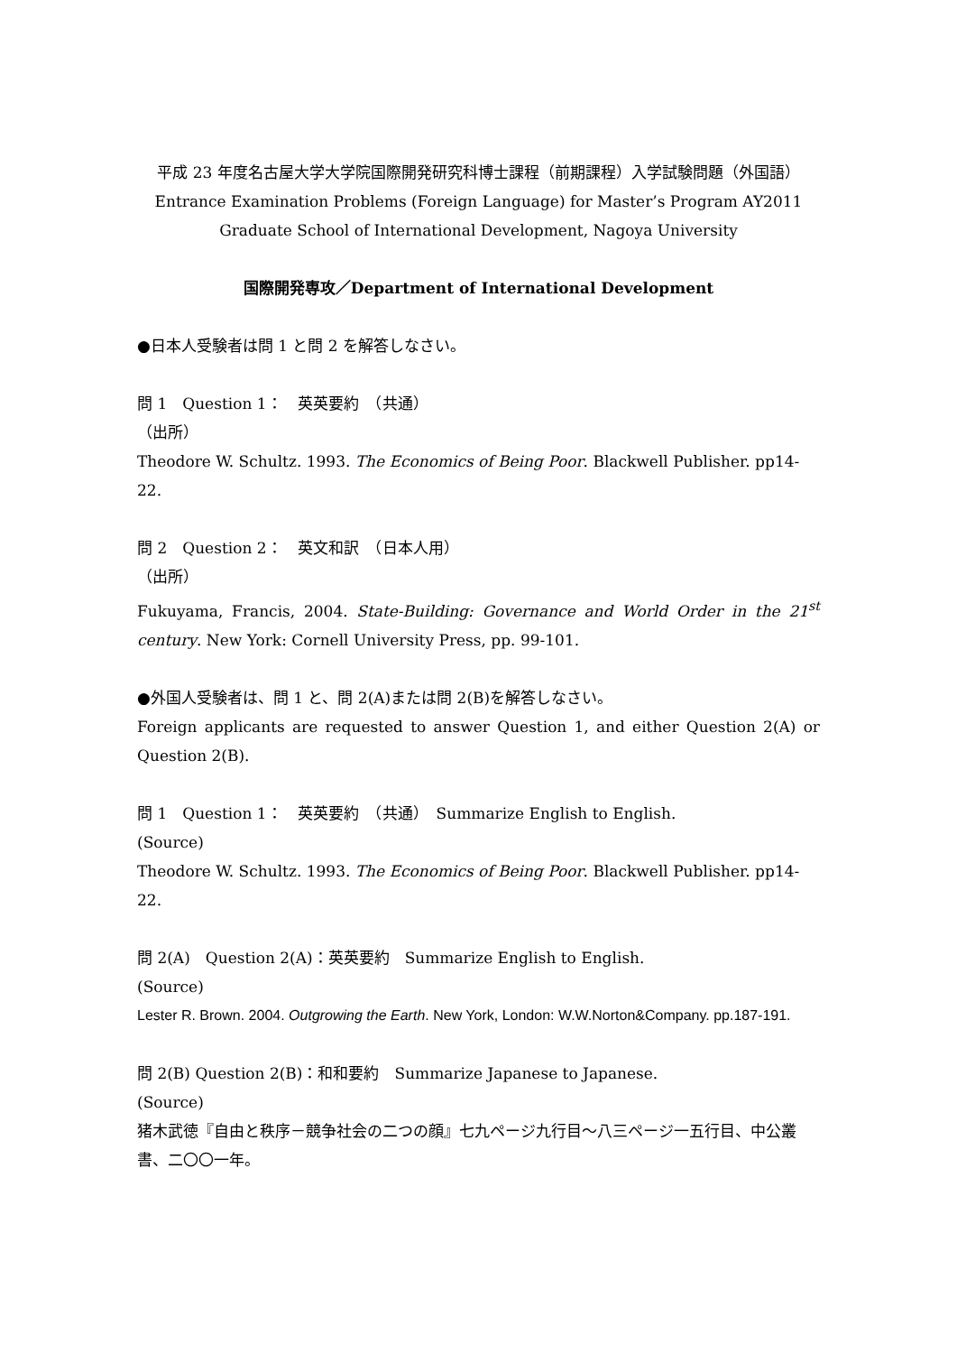平成 23 年度名古屋大学大学院国際開発研究科博士課程（前期課程）入学試験問題（外国語）
Entrance Examination Problems (Foreign Language) for Master’s Program AY2011
Graduate School of International Development, Nagoya University
国際開発専攻／Department of International Development
●日本人受験者は問 1 と問 2 を解答しなさい。
問 1　Question 1：　英英要約　（共通）
（出所）
Theodore W. Schultz. 1993. The Economics of Being Poor. Blackwell Publisher. pp14-22.
問 2　Question 2：　英文和訳　（日本人用）
（出所）
Fukuyama, Francis, 2004. State-Building: Governance and World Order in the 21<sup>st</sup> century. New York: Cornell University Press, pp. 99-101.
●外国人受験者は、問 1 と、問 2(A)または問 2(B)を解答しなさい。
Foreign applicants are requested to answer Question 1, and either Question 2(A) or Question 2(B).
問 1　Question 1：　英英要約　（共通）　Summarize English to English.
(Source)
Theodore W. Schultz. 1993. The Economics of Being Poor. Blackwell Publisher. pp14-22.
問 2(A)　Question 2(A)：英英要約　Summarize English to English.
(Source)
Lester R. Brown. 2004. Outgrowing the Earth. New York, London: W.W.Norton&Company. pp.187-191.
問 2(B) Question 2(B)：和和要約　Summarize Japanese to Japanese.
(Source)
猪木武徳『自由と秩序－競争社会の二つの顔』七九ページ九行目～八三ページ一五行目、中公叢書、二〇〇一年。